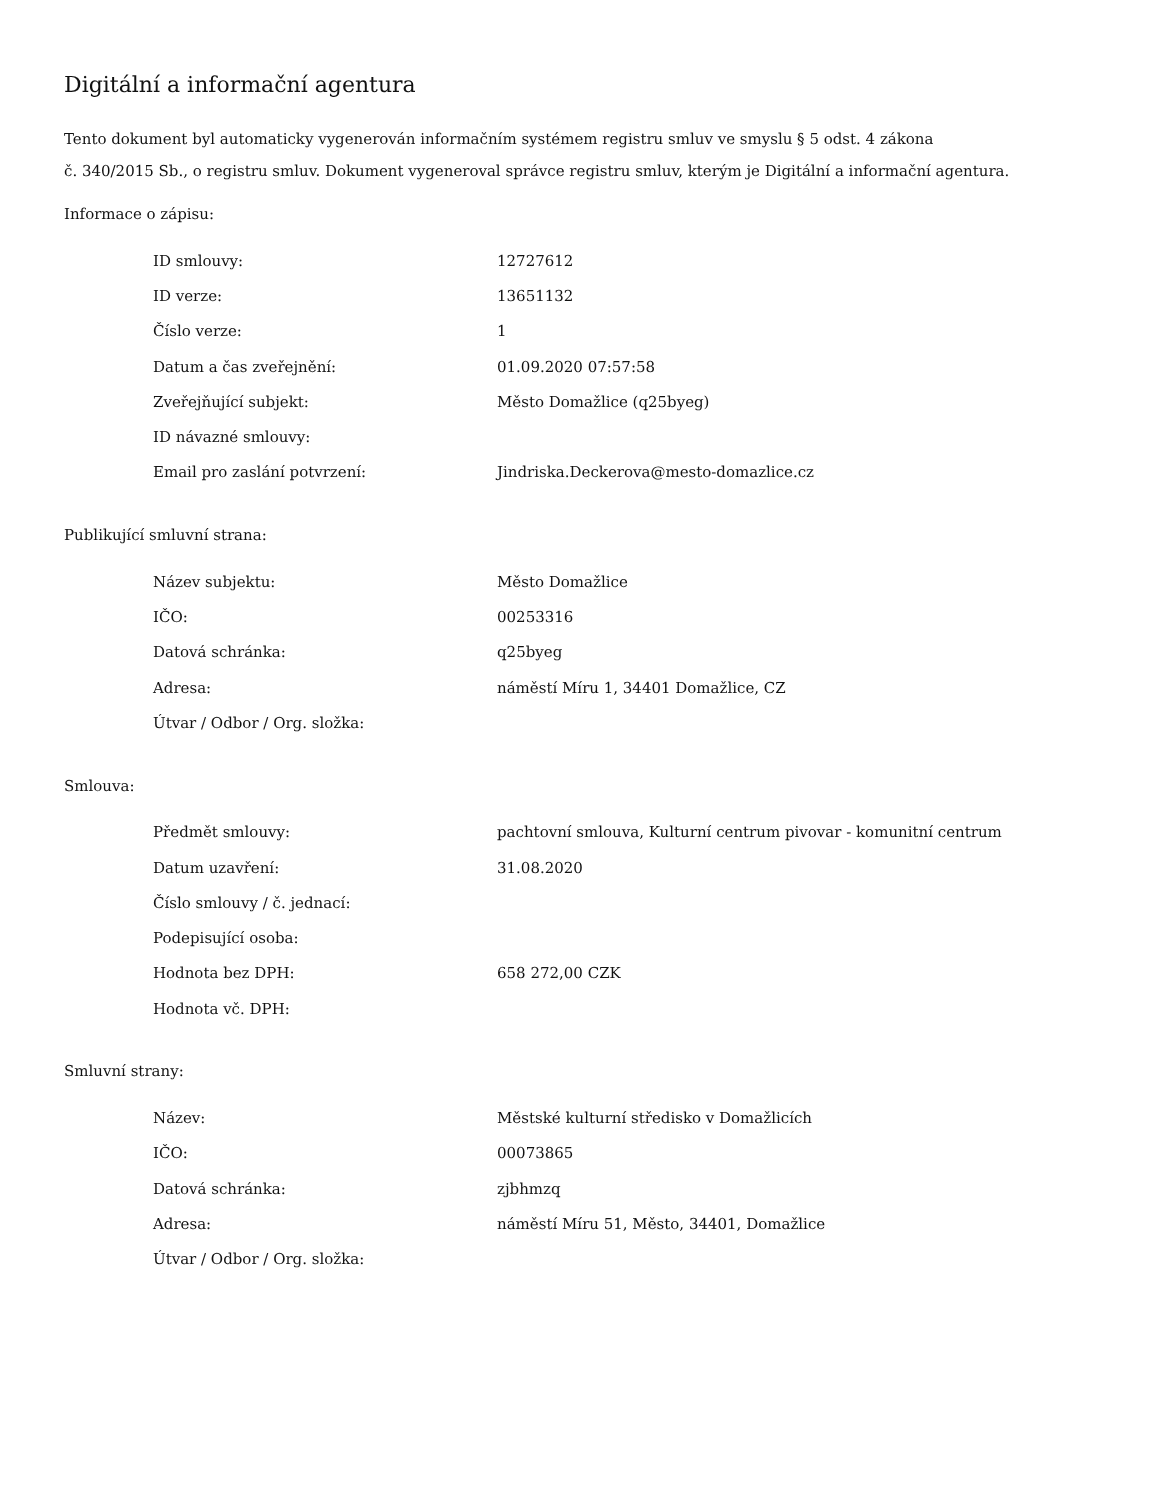Digitální a informační agentura
Tento dokument byl automaticky vygenerován informačním systémem registru smluv ve smyslu § 5 odst. 4 zákona
č. 340/2015 Sb., o registru smluv. Dokument vygeneroval správce registru smluv, kterým je Digitální a informační agentura.
Informace o zápisu:
| ID smlouvy: | 12727612 |
| ID verze: | 13651132 |
| Číslo verze: | 1 |
| Datum a čas zveřejnění: | 01.09.2020 07:57:58 |
| Zveřejňující subjekt: | Město Domažlice (q25byeg) |
| ID návazné smlouvy: | |
| Email pro zaslání potvrzení: | Jindriska.Deckerova@mesto-domazlice.cz |
Publikující smluvní strana:
| Název subjektu: | Město Domažlice |
| IČO: | 00253316 |
| Datová schránka: | q25byeg |
| Adresa: | náměstí Míru 1, 34401 Domažlice, CZ |
| Útvar / Odbor / Org. složka: | |
Smlouva:
| Předmět smlouvy: | pachtovní smlouva, Kulturní centrum pivovar - komunitní centrum |
| Datum uzavření: | 31.08.2020 |
| Číslo smlouvy / č. jednací: | |
| Podepisující osoba: | |
| Hodnota bez DPH: | 658 272,00 CZK |
| Hodnota vč. DPH: | |
Smluvní strany:
| Název: | Městské kulturní středisko v Domažlicích |
| IČO: | 00073865 |
| Datová schránka: | zjbhmzq |
| Adresa: | náměstí Míru 51, Město, 34401, Domažlice |
| Útvar / Odbor / Org. složka: | |